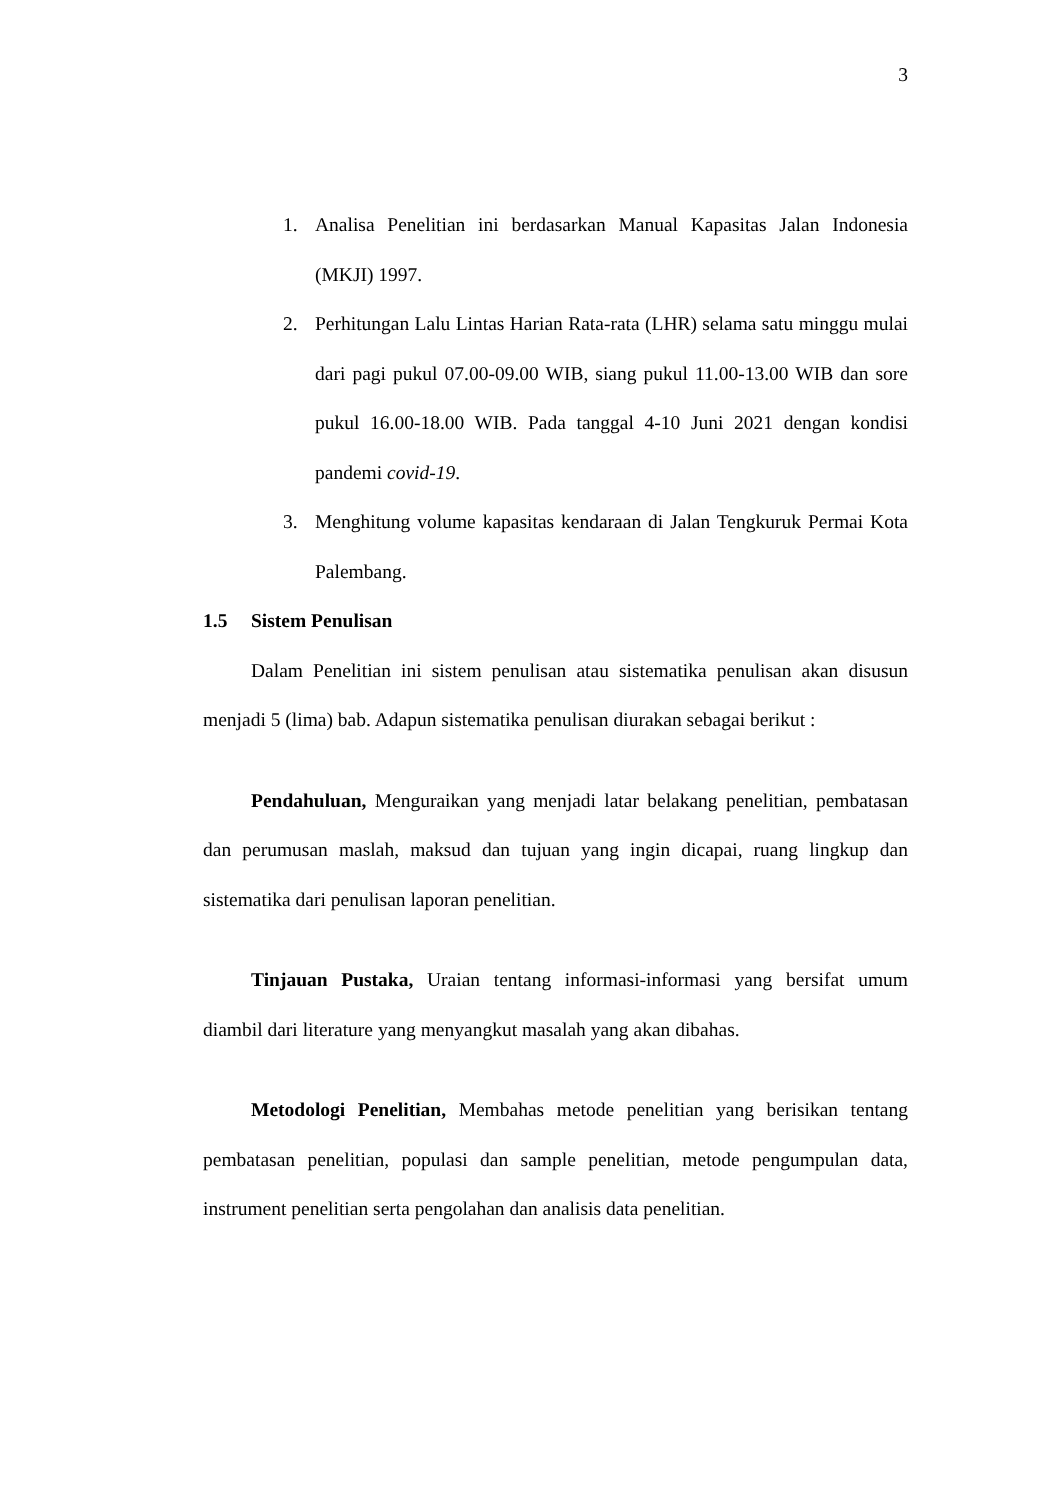3
1. Analisa Penelitian ini berdasarkan Manual Kapasitas Jalan Indonesia (MKJI) 1997.
2. Perhitungan Lalu Lintas Harian Rata-rata (LHR) selama satu minggu mulai dari pagi pukul 07.00-09.00 WIB, siang pukul 11.00-13.00 WIB dan sore pukul 16.00-18.00 WIB. Pada tanggal 4-10 Juni 2021 dengan kondisi pandemi covid-19.
3. Menghitung volume kapasitas kendaraan di Jalan Tengkuruk Permai Kota Palembang.
1.5 Sistem Penulisan
Dalam Penelitian ini sistem penulisan atau sistematika penulisan akan disusun menjadi 5 (lima) bab. Adapun sistematika penulisan diurakan sebagai berikut :
Pendahuluan, Menguraikan yang menjadi latar belakang penelitian, pembatasan dan perumusan maslah, maksud dan tujuan yang ingin dicapai, ruang lingkup dan sistematika dari penulisan laporan penelitian.
Tinjauan Pustaka, Uraian tentang informasi-informasi yang bersifat umum diambil dari literature yang menyangkut masalah yang akan dibahas.
Metodologi Penelitian, Membahas metode penelitian yang berisikan tentang pembatasan penelitian, populasi dan sample penelitian, metode pengumpulan data, instrument penelitian serta pengolahan dan analisis data penelitian.